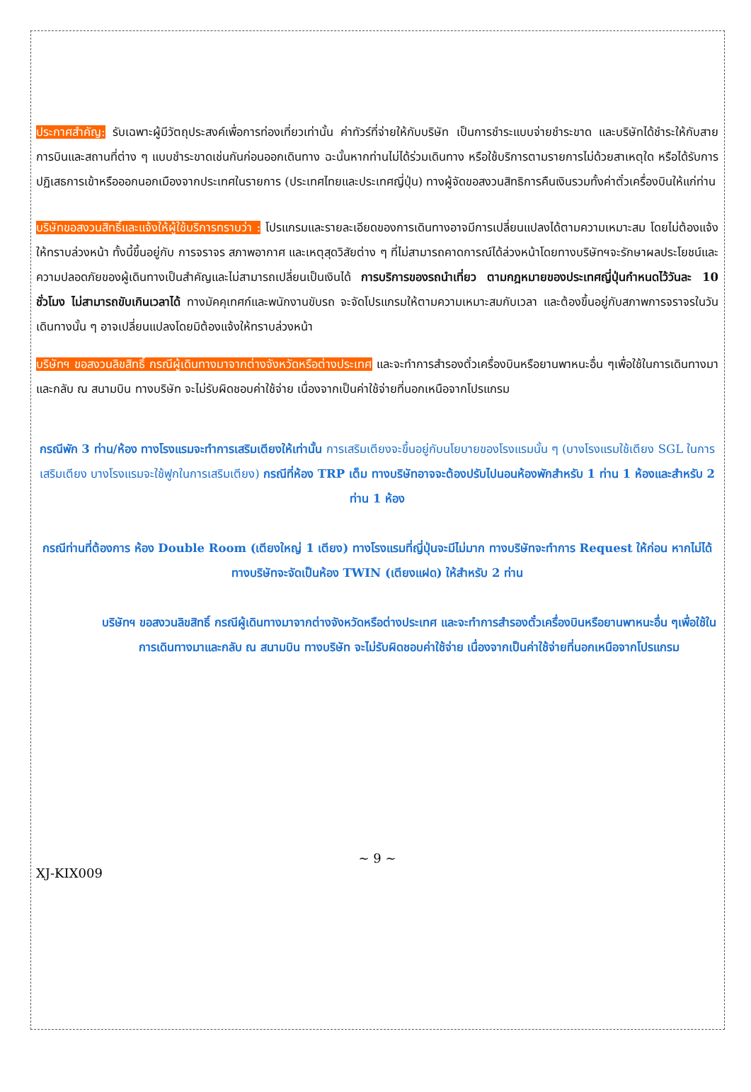ประกาศสำคัญ: รับเฉพาะผู้มีวัตถุประสงค์เพื่อการท่องเที่ยวเท่านั้น ค่าทัวร์ที่จ่ายให้กับบริษัท เป็นการชำระแบบจ่ายชำระขาด และบริษัทได้ชำระให้กับสายการบินและสถานที่ต่าง ๆ แบบชำระขาดเช่นกันก่อนออกเดินทาง ฉะนั้นหากท่านไม่ได้ร่วมเดินทาง หรือใช้บริการตามรายการไม่ด้วยสาเหตุใด หรือได้รับการปฏิเสธการเข้าหรือออกนอกเมืองจากประเทศในรายการ (ประเทศไทยและประเทศญี่ปุ่น) ทางผู้จัดขอสงวนสิทธิการคืนเงินรวมทั้งค่าตั๋วเครื่องบินให้แก่ท่าน
บริษัทขอสงวนสิทธิ์และแจ้งให้ผู้ใช้บริการทราบว่า : โปรแกรมและรายละเอียดของการเดินทางอาจมีการเปลี่ยนแปลงได้ตามความเหมาะสม โดยไม่ต้องแจ้งให้ทราบล่วงหน้า ทั้งนี้ขึ้นอยู่กับ การจราจร สภาพอากาศ และเหตุสุดวิสัยต่าง ๆ ที่ไม่สามารถคาดการณ์ได้ล่วงหน้าโดยทางบริษัทฯจะรักษาผลประโยชน์และความปลอดภัยของผู้เดินทางเป็นสำคัญและไม่สามารถเปลี่ยนเป็นเงินได้ การบริการของรถนำเที่ยว ตามกฎหมายของประเทศญี่ปุ่นกำหนดไว้วันละ 10 ชั่วโมง ไม่สามารถขับเกินเวลาได้ ทางมัคคุเทศก์และพนักงานขับรถ จะจัดโปรแกรมให้ตามความเหมาะสมกับเวลา และต้องขึ้นอยู่กับสภาพการจราจรในวันเดินทางนั้น ๆ อาจเปลี่ยนแปลงโดยมิต้องแจ้งให้ทราบล่วงหน้า
บริษัทฯ ขอสงวนลิขสิทธิ์ กรณีผู้เดินทางมาจากต่างจังหวัดหรือต่างประเทศ และจะทำการสำรองตั๋วเครื่องบินหรือยานพาหนะอื่น ๆเพื่อใช้ในการเดินทางมาและกลับ ณ สนามบิน ทางบริษัท จะไม่รับผิดชอบค่าใช้จ่าย เนื่องจากเป็นค่าใช้จ่ายที่นอกเหนือจากโปรแกรม
กรณีพัก 3 ท่าน/ห้อง ทางโรงแรมจะทำการเสริมเตียงให้เท่านั้น การเสริมเตียงจะขึ้นอยู่กับนโยบายของโรงแรมนั้น ๆ (บางโรงแรมใช้เตียง SGL ในการเสริมเตียง บางโรงแรมจะใช้ฟูกในการเสริมเตียง) กรณีที่ห้อง TRP เต็ม ทางบริษัทอาจจะต้องปรับไปนอนห้องพักสำหรับ 1 ท่าน 1 ห้องและสำหรับ 2 ท่าน 1 ห้อง
กรณีท่านที่ต้องการ ห้อง Double Room (เตียงใหญ่ 1 เตียง) ทางโรงแรมที่ญี่ปุ่นจะมีไม่มาก ทางบริษัทจะทำการ Request ให้ก่อน หากไม่ได้ ทางบริษัทจะจัดเป็นห้อง TWIN (เตียงแฝด) ให้สำหรับ 2 ท่าน
บริษัทฯ ขอสงวนลิขสิทธิ์ กรณีผู้เดินทางมาจากต่างจังหวัดหรือต่างประเทศ และจะทำการสำรองตั๋วเครื่องบินหรือยานพาหนะอื่น ๆเพื่อใช้ในการเดินทางมาและกลับ ณ สนามบิน ทางบริษัท จะไม่รับผิดชอบค่าใช้จ่าย เนื่องจากเป็นค่าใช้จ่ายที่นอกเหนือจากโปรแกรม
~ 9 ~
XJ-KIX009